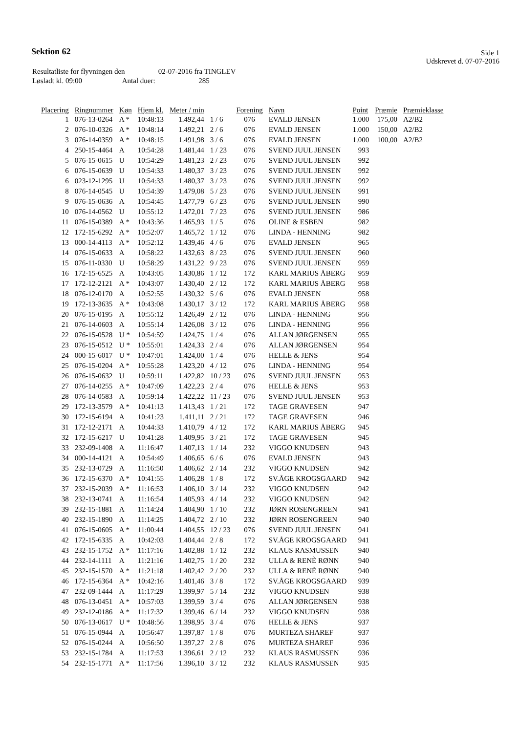Sektion 62
Side 1
Udskrevet d. 07-07-2016
| Resultatliste for flyvningen den | 02-07-2016 fra TINGLEV |
| Løsladt kl. 09:00 Antal duer: | 285 |
| Placering | Ringnummer | Køn | Hjem kl. | Meter / min | | Forening | Navn | Point | Præmie | Præmieklasse |
| --- | --- | --- | --- | --- | --- | --- | --- | --- | --- | --- |
| 1 | 076-13-0264 | A * | 10:48:13 | 1.492,44 | 1 / 6 | 076 | EVALD JENSEN | 1.000 | 175,00 | A2/B2 |
| 2 | 076-10-0326 | A * | 10:48:14 | 1.492,21 | 2 / 6 | 076 | EVALD JENSEN | 1.000 | 150,00 | A2/B2 |
| 3 | 076-14-0359 | A * | 10:48:15 | 1.491,98 | 3 / 6 | 076 | EVALD JENSEN | 1.000 | 100,00 | A2/B2 |
| 4 | 250-15-4464 | A | 10:54:28 | 1.481,44 | 1 / 23 | 076 | SVEND JUUL JENSEN | 993 | | |
| 5 | 076-15-0615 | U | 10:54:29 | 1.481,23 | 2 / 23 | 076 | SVEND JUUL JENSEN | 992 | | |
| 6 | 076-15-0639 | U | 10:54:33 | 1.480,37 | 3 / 23 | 076 | SVEND JUUL JENSEN | 992 | | |
| 6 | 023-12-1295 | U | 10:54:33 | 1.480,37 | 3 / 23 | 076 | SVEND JUUL JENSEN | 992 | | |
| 8 | 076-14-0545 | U | 10:54:39 | 1.479,08 | 5 / 23 | 076 | SVEND JUUL JENSEN | 991 | | |
| 9 | 076-15-0636 | A | 10:54:45 | 1.477,79 | 6 / 23 | 076 | SVEND JUUL JENSEN | 990 | | |
| 10 | 076-14-0562 | U | 10:55:12 | 1.472,01 | 7 / 23 | 076 | SVEND JUUL JENSEN | 986 | | |
| 11 | 076-15-0389 | A * | 10:43:36 | 1.465,93 | 1 / 5 | 076 | OLINE & ESBEN | 982 | | |
| 12 | 172-15-6292 | A * | 10:52:07 | 1.465,72 | 1 / 12 | 076 | LINDA - HENNING | 982 | | |
| 13 | 000-14-4113 | A * | 10:52:12 | 1.439,46 | 4 / 6 | 076 | EVALD JENSEN | 965 | | |
| 14 | 076-15-0633 | A | 10:58:22 | 1.432,63 | 8 / 23 | 076 | SVEND JUUL JENSEN | 960 | | |
| 15 | 076-11-0330 | U | 10:58:29 | 1.431,22 | 9 / 23 | 076 | SVEND JUUL JENSEN | 959 | | |
| 16 | 172-15-6525 | A | 10:43:05 | 1.430,86 | 1 / 12 | 172 | KARL MARIUS ÅBERG | 959 | | |
| 17 | 172-12-2121 | A * | 10:43:07 | 1.430,40 | 2 / 12 | 172 | KARL MARIUS ÅBERG | 958 | | |
| 18 | 076-12-0170 | A | 10:52:55 | 1.430,32 | 5 / 6 | 076 | EVALD JENSEN | 958 | | |
| 19 | 172-13-3635 | A * | 10:43:08 | 1.430,17 | 3 / 12 | 172 | KARL MARIUS ÅBERG | 958 | | |
| 20 | 076-15-0195 | A | 10:55:12 | 1.426,49 | 2 / 12 | 076 | LINDA - HENNING | 956 | | |
| 21 | 076-14-0603 | A | 10:55:14 | 1.426,08 | 3 / 12 | 076 | LINDA - HENNING | 956 | | |
| 22 | 076-15-0528 | U * | 10:54:59 | 1.424,75 | 1 / 4 | 076 | ALLAN JØRGENSEN | 955 | | |
| 23 | 076-15-0512 | U * | 10:55:01 | 1.424,33 | 2 / 4 | 076 | ALLAN JØRGENSEN | 954 | | |
| 24 | 000-15-6017 | U * | 10:47:01 | 1.424,00 | 1 / 4 | 076 | HELLE & JENS | 954 | | |
| 25 | 076-15-0204 | A * | 10:55:28 | 1.423,20 | 4 / 12 | 076 | LINDA - HENNING | 954 | | |
| 26 | 076-15-0632 | U | 10:59:11 | 1.422,82 | 10 / 23 | 076 | SVEND JUUL JENSEN | 953 | | |
| 27 | 076-14-0255 | A * | 10:47:09 | 1.422,23 | 2 / 4 | 076 | HELLE & JENS | 953 | | |
| 28 | 076-14-0583 | A | 10:59:14 | 1.422,22 | 11 / 23 | 076 | SVEND JUUL JENSEN | 953 | | |
| 29 | 172-13-3579 | A * | 10:41:13 | 1.413,43 | 1 / 21 | 172 | TAGE GRAVESEN | 947 | | |
| 30 | 172-15-6194 | A | 10:41:23 | 1.411,11 | 2 / 21 | 172 | TAGE GRAVESEN | 946 | | |
| 31 | 172-12-2171 | A | 10:44:33 | 1.410,79 | 4 / 12 | 172 | KARL MARIUS ÅBERG | 945 | | |
| 32 | 172-15-6217 | U | 10:41:28 | 1.409,95 | 3 / 21 | 172 | TAGE GRAVESEN | 945 | | |
| 33 | 232-09-1408 | A | 11:16:47 | 1.407,13 | 1 / 14 | 232 | VIGGO KNUDSEN | 943 | | |
| 34 | 000-14-4121 | A | 10:54:49 | 1.406,65 | 6 / 6 | 076 | EVALD JENSEN | 943 | | |
| 35 | 232-13-0729 | A | 11:16:50 | 1.406,62 | 2 / 14 | 232 | VIGGO KNUDSEN | 942 | | |
| 36 | 172-15-6370 | A * | 10:41:55 | 1.406,28 | 1 / 8 | 172 | SV.ÅGE KROGSGAARD | 942 | | |
| 37 | 232-15-2039 | A * | 11:16:53 | 1.406,10 | 3 / 14 | 232 | VIGGO KNUDSEN | 942 | | |
| 38 | 232-13-0741 | A | 11:16:54 | 1.405,93 | 4 / 14 | 232 | VIGGO KNUDSEN | 942 | | |
| 39 | 232-15-1881 | A | 11:14:24 | 1.404,90 | 1 / 10 | 232 | JØRN ROSENGREEN | 941 | | |
| 40 | 232-15-1890 | A | 11:14:25 | 1.404,72 | 2 / 10 | 232 | JØRN ROSENGREEN | 940 | | |
| 41 | 076-15-0605 | A * | 11:00:44 | 1.404,55 | 12 / 23 | 076 | SVEND JUUL JENSEN | 941 | | |
| 42 | 172-15-6335 | A | 10:42:03 | 1.404,44 | 2 / 8 | 172 | SV.ÅGE KROGSGAARD | 941 | | |
| 43 | 232-15-1752 | A * | 11:17:16 | 1.402,88 | 1 / 12 | 232 | KLAUS RASMUSSEN | 940 | | |
| 44 | 232-14-1111 | A | 11:21:16 | 1.402,75 | 1 / 20 | 232 | ULLA & RENÈ RØNN | 940 | | |
| 45 | 232-15-1570 | A * | 11:21:18 | 1.402,42 | 2 / 20 | 232 | ULLA & RENÈ RØNN | 940 | | |
| 46 | 172-15-6364 | A * | 10:42:16 | 1.401,46 | 3 / 8 | 172 | SV.ÅGE KROGSGAARD | 939 | | |
| 47 | 232-09-1444 | A | 11:17:29 | 1.399,97 | 5 / 14 | 232 | VIGGO KNUDSEN | 938 | | |
| 48 | 076-13-0451 | A * | 10:57:03 | 1.399,59 | 3 / 4 | 076 | ALLAN JØRGENSEN | 938 | | |
| 49 | 232-12-0186 | A * | 11:17:32 | 1.399,46 | 6 / 14 | 232 | VIGGO KNUDSEN | 938 | | |
| 50 | 076-13-0617 | U * | 10:48:56 | 1.398,95 | 3 / 4 | 076 | HELLE & JENS | 937 | | |
| 51 | 076-15-0944 | A | 10:56:47 | 1.397,87 | 1 / 8 | 076 | MURTEZA SHAREF | 937 | | |
| 52 | 076-15-0244 | A | 10:56:50 | 1.397,27 | 2 / 8 | 076 | MURTEZA SHAREF | 936 | | |
| 53 | 232-15-1784 | A | 11:17:53 | 1.396,61 | 2 / 12 | 232 | KLAUS RASMUSSEN | 936 | | |
| 54 | 232-15-1771 | A * | 11:17:56 | 1.396,10 | 3 / 12 | 232 | KLAUS RASMUSSEN | 935 | | |